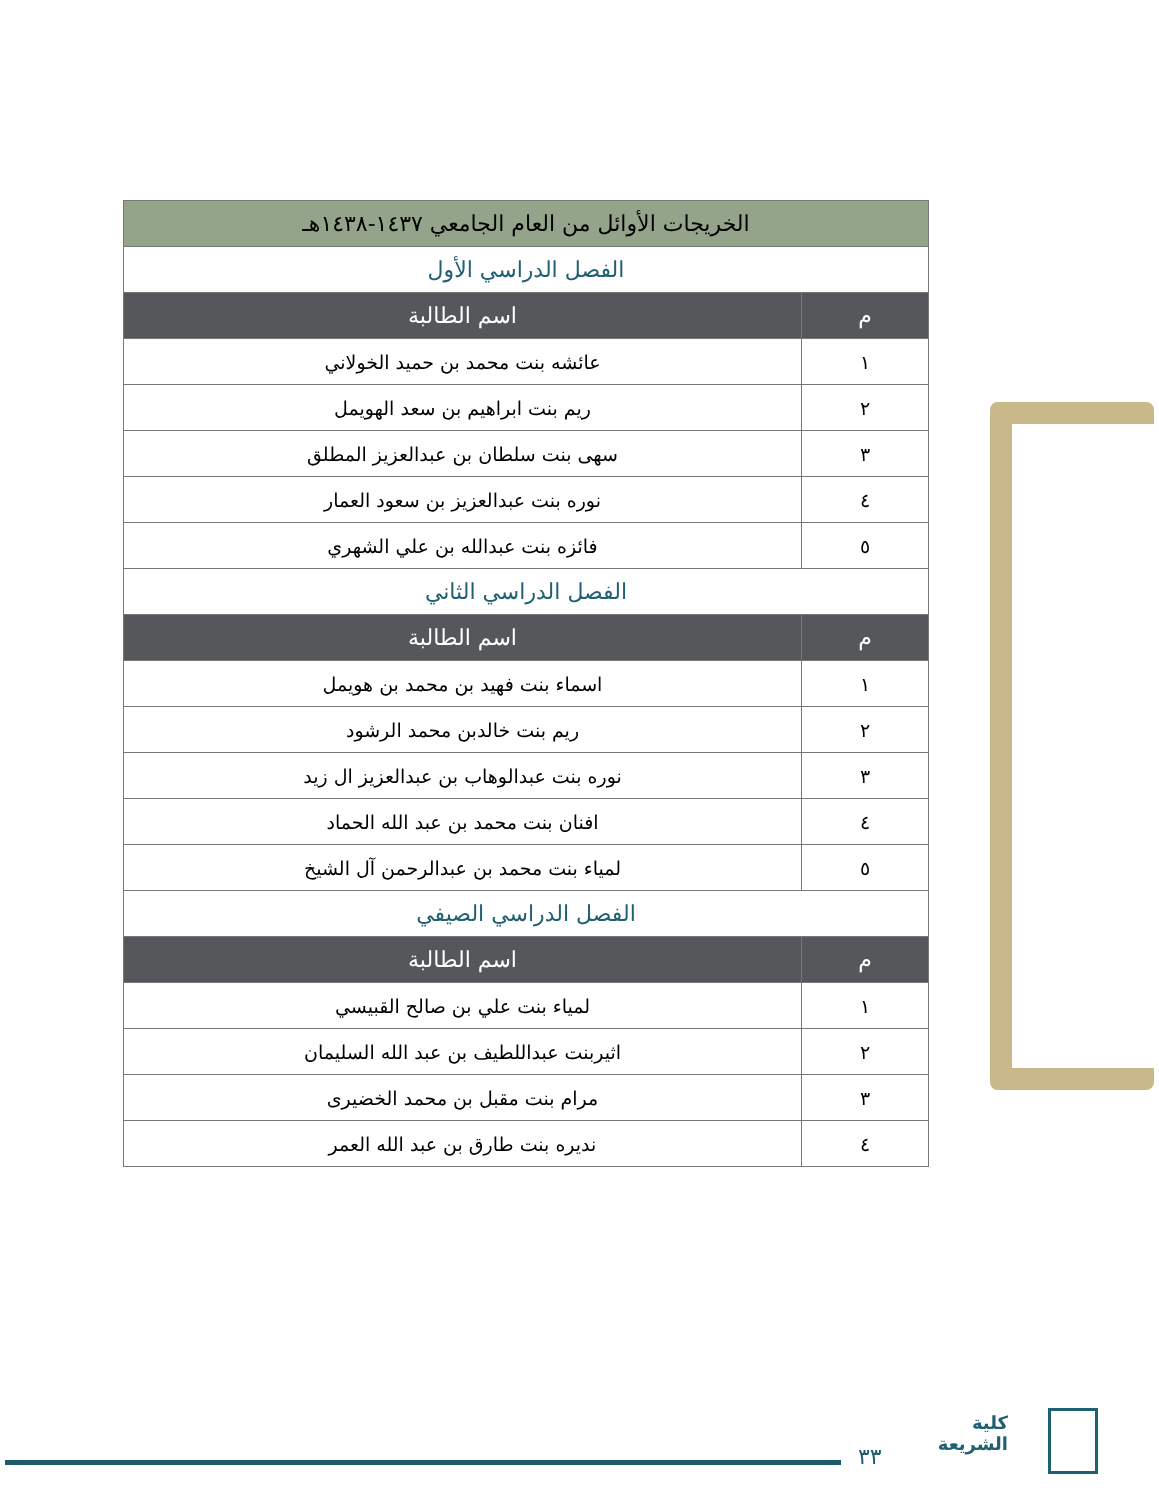| الخريجات الأوائل من العام الجامعي ١٤٣٧-١٤٣٨هـ | |
| --- | --- |
| الفصل الدراسي الأول | |
| م | اسم الطالبة |
| ١ | عائشه بنت محمد بن حميد الخولاني |
| ٢ | ريم بنت ابراهيم بن سعد الهويمل |
| ٣ | سهى بنت سلطان بن عبدالعزيز المطلق |
| ٤ | نوره بنت عبدالعزيز بن سعود العمار |
| ٥ | فائزه بنت عبدالله بن علي الشهري |
| الفصل الدراسي الثاني | |
| م | اسم الطالبة |
| ١ | اسماء بنت فهيد بن محمد بن هويمل |
| ٢ | ريم بنت خالدبن محمد الرشود |
| ٣ | نوره بنت عبدالوهاب بن عبدالعزيز ال زيد |
| ٤ | افنان بنت محمد بن عبد الله الحماد |
| ٥ | لمياء بنت محمد بن عبدالرحمن آل الشيخ |
| الفصل الدراسي الصيفي | |
| م | اسم الطالبة |
| ١ | لمياء بنت علي بن صالح القبيسي |
| ٢ | اثيربنت عبداللطيف بن عبد الله السليمان |
| ٣ | مرام بنت مقبل بن محمد الخضيرى |
| ٤ | نديره بنت طارق بن عبد الله العمر |
٣٣
كلية الشريعة